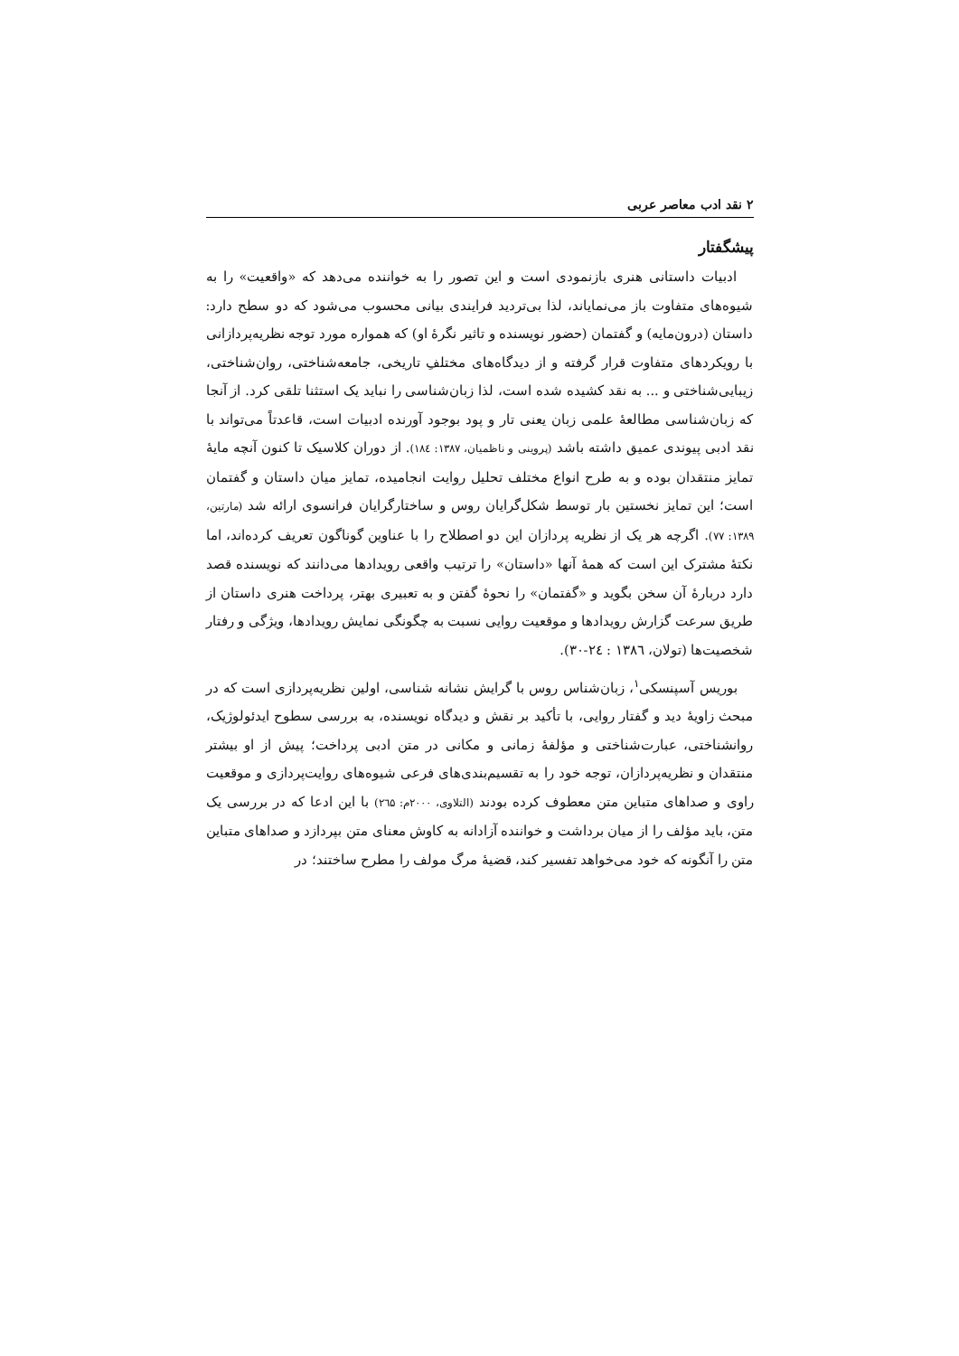۲ نقد ادب معاصر عربی
پیشگفتار
ادبیات داستانی هنری بازنمودی است و این تصور را به خواننده می‌دهد که «واقعیت» را به شیوه‌های متفاوت باز می‌نمایاند، لذا بی‌تردید فرایندی بیانی محسوب می‌شود که دو سطح دارد: داستان (درون‌مایه) و گفتمان (حضور نویسنده و تاثیر نگرهٔ او) که همواره مورد توجه نظریه‌پردازانی با رویکردهای متفاوت قرار گرفته و از دیدگاه‌های مختلفِ تاریخی، جامعه‌شناختی، روان‌شناختی، زیبایی‌شناختی و ... به نقد کشیده شده است، لذا زبان‌شناسی را نباید یک استثنا تلقی کرد. از آنجا که زبان‌شناسی مطالعهٔ علمی زبان یعنی تار و پود بوجود آورنده ادبیات است، قاعدتاً می‌تواند با نقد ادبی پیوندی عمیق داشته باشد (پروینی و ناظمیان، ۱۳۸۷: ۱۸٤). از دوران کلاسیک تا کنون آنچه مایهٔ تمایز منتقدان بوده و به طرح انواع مختلف تحلیل روایت انجامیده، تمایز میان داستان و گفتمان است؛ این تمایز نخستین بار توسط شکل‌گرایان روس و ساختارگرایان فرانسوی ارائه شد (مارتین، ۱۳۸۹: ۷۷). اگرچه هر یک از نظریه پردازان این دو اصطلاح را با عناوین گوناگون تعریف کرده‌اند، اما نکتهٔ مشترک این است که همهٔ آنها «داستان» را ترتیب واقعی رویدادها می‌دانند که نویسنده قصد دارد دربارهٔ آن سخن بگوید و «گفتمان» را نحوهٔ گفتن و به تعبیری بهتر، پرداخت هنری داستان از طریق سرعت گزارش رویدادها و موقعیت روایی نسبت به چگونگی نمایش رویدادها، ویژگی و رفتار شخصیت‌ها (تولان، ۱۳۸٦ : ۲٤-۳۰).
بوریس آسپنسکی<sup>۱</sup>، زبان‌شناس روس با گرایش نشانه شناسی، اولین نظریه‌پردازی است که در مبحث زاویهٔ دید و گفتار روایی، با تأکید بر نقش و دیدگاه نویسنده، به بررسی سطوح ایدئولوژیک، روانشناختی، عبارت‌شناختی و مؤلفهٔ زمانی و مکانی در متن ادبی پرداخت؛ پیش از او بیشتر منتقدان و نظریه‌پردازان، توجه خود را به تقسیم‌بندی‌های فرعی شیوه‌های روایت‌پردازی و موقعیت راوی و صداهای متباین متن معطوف کرده بودند (التلاوی، ۲۰۰۰م: ۲٦۵) با این ادعا که در بررسی یک متن، باید مؤلف را از میان برداشت و خواننده آزادانه به کاوش معنای متن بپردازد و صداهای متباین متن را آنگونه که خود می‌خواهد تفسیر کند، قضیهٔ مرگ مولف را مطرح ساختند؛ در